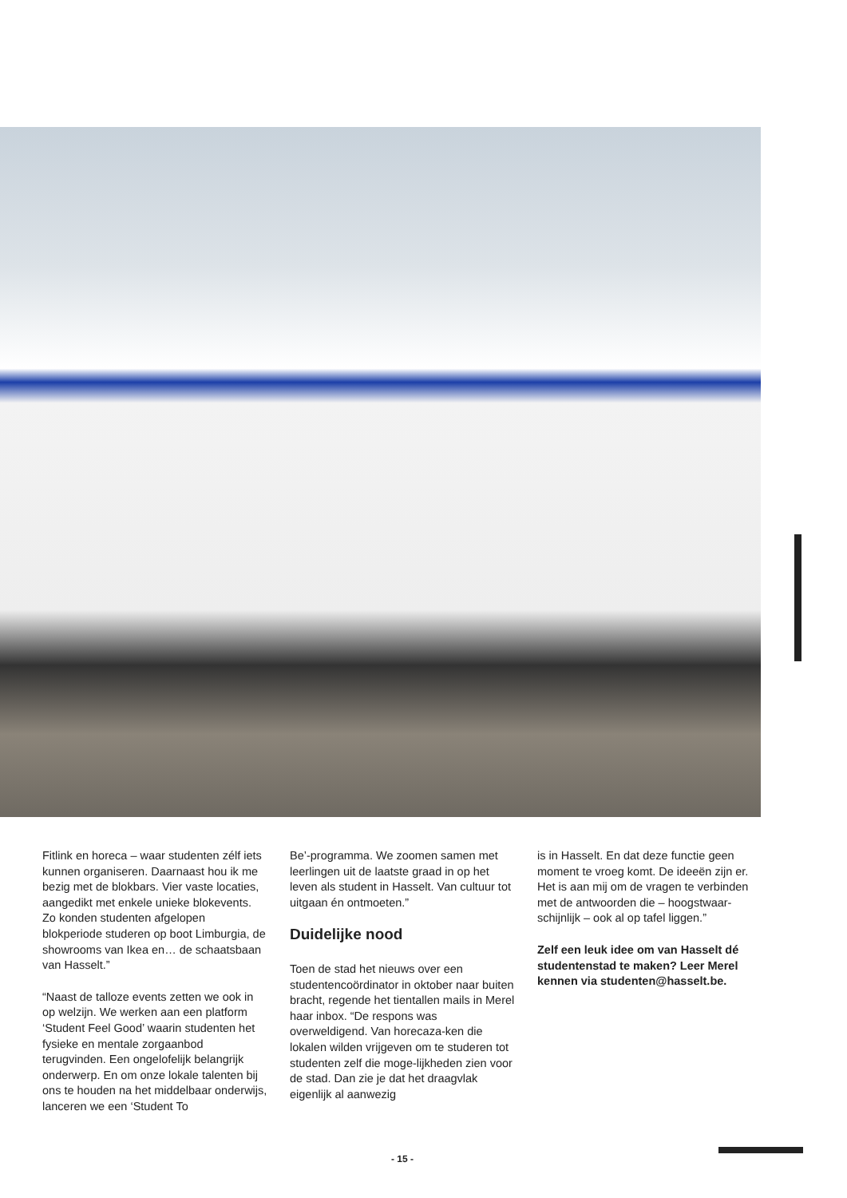Fitlink en horeca – waar studenten zélf iets kunnen organiseren. Daarnaast hou ik me bezig met de blokbars. Vier vaste locaties, aangedikt met enkele unieke blokevents. Zo konden studenten afgelopen blokperiode studeren op boot Limburgia, de showrooms van Ikea en… de schaatsbaan van Hasselt.”
“Naast de talloze events zetten we ook in op welzijn. We werken aan een platform ‘Student Feel Good’ waarin studenten het fysieke en mentale zorgaanbod terugvinden. Een ongelofelijk belangrijk onderwerp. En om onze lokale talenten bij ons te houden na het middelbaar onderwijs, lanceren we een ‘Student To
Be’-programma. We zoomen samen met leerlingen uit de laatste graad in op het leven als student in Hasselt. Van cultuur tot uitgaan én ontmoeten.”
Duidelijke nood
Toen de stad het nieuws over een studentencoördinator in oktober naar buiten bracht, regende het tientallen mails in Merel haar inbox. “De respons was overweldigend. Van horecaza-ken die lokalen wilden vrijgeven om te studeren tot studenten zelf die moge-lijkheden zien voor de stad. Dan zie je dat het draagvlak eigenlijk al aanwezig
is in Hasselt. En dat deze functie geen moment te vroeg komt. De ideeën zijn er. Het is aan mij om de vragen te verbinden met de antwoorden die – hoogstwaar-schijnlijk – ook al op tafel liggen.”
Zelf een leuk idee om van Hasselt dé studentenstad te maken? Leer Merel kennen via studenten@hasselt.be.
- 15 -